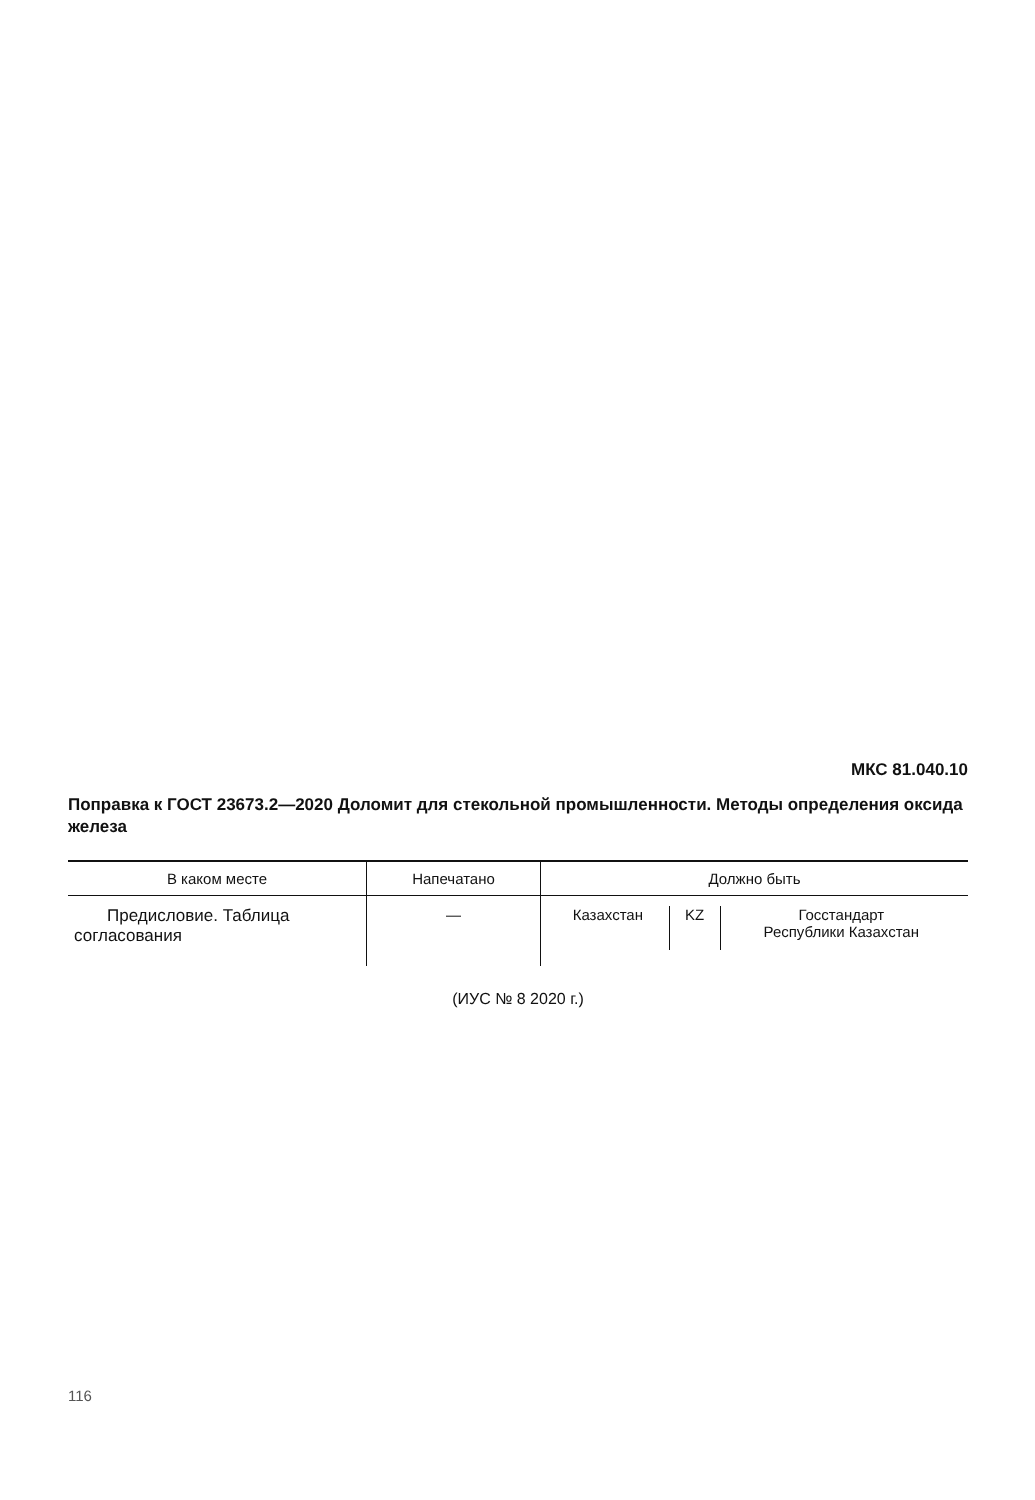МКС 81.040.10
Поправка к ГОСТ 23673.2—2020 Доломит для стекольной промышленности. Методы определения оксида железа
| В каком месте | Напечатано | Должно быть |
| --- | --- | --- |
| Предисловие. Таблица согласования | — | / Казахстан / KZ / Госстандарт Республики Казахстан / |
(ИУС № 8 2020 г.)
116